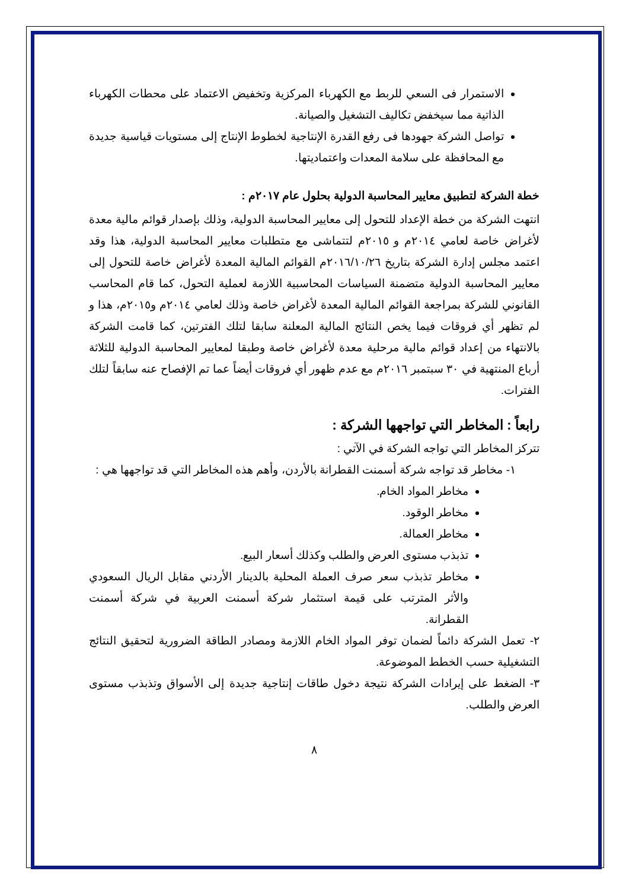الاستمرار فى السعي للربط مع الكهرباء المركزية وتخفيض الاعتماد على محطات الكهرباء الذاتية مما سيخفض تكاليف التشغيل والصيانة.
تواصل الشركة جهودها فى رفع القدرة الإنتاجية لخطوط الإنتاج إلى مستويات قياسية جديدة مع المحافظة على سلامة المعدات واعتماديتها.
خطة الشركة لتطبيق معايير المحاسبة الدولية بحلول عام ٢٠١٧م :
انتهت الشركة من خطة الإعداد للتحول إلى معايير المحاسبة الدولية، وذلك بإصدار قوائم مالية معدة لأغراض خاصة لعامي ٢٠١٤م و ٢٠١٥م لتتماشى مع متطلبات معايير المحاسبة الدولية، هذا وقد اعتمد مجلس إدارة الشركة بتاريخ ٢٠١٦/١٠/٢٦م القوائم المالية المعدة لأغراض خاصة للتحول إلى معايير المحاسبة الدولية متضمنة السياسات المحاسبية اللازمة لعملية التحول، كما قام المحاسب القانوني للشركة بمراجعة القوائم المالية المعدة لأغراض خاصة وذلك لعامي ٢٠١٤م و٢٠١٥م، هذا و لم تظهر أي فروقات فيما يخص النتائج المالية المعلنة سابقا لتلك الفترتين، كما قامت الشركة بالانتهاء من إعداد قوائم مالية مرحلية معدة لأغراض خاصة وطبقا لمعايير المحاسبة الدولية للثلاثة أرباع المنتهية في ٣٠ سبتمبر ٢٠١٦م مع عدم ظهور أي فروقات أيضاً عما تم الإفصاح عنه سابقاً لتلك الفترات.
رابعاً : المخاطر التي تواجهها الشركة :
تتركز المخاطر التي تواجه الشركة في الآتي :
١- مخاطر قد تواجه شركة أسمنت القطرانة بالأردن، وأهم هذه المخاطر التي قد تواجهها هي :
مخاطر المواد الخام.
مخاطر الوقود.
مخاطر العمالة.
تذبذب مستوى العرض والطلب وكذلك أسعار البيع.
مخاطر تذبذب سعر صرف العملة المحلية بالدينار الأردني مقابل الريال السعودي والأثر المترتب على قيمة استثمار شركة أسمنت العربية في شركة أسمنت القطرانة.
٢- تعمل الشركة دائماً لضمان توفر المواد الخام اللازمة ومصادر الطاقة الضرورية لتحقيق النتائج التشغيلية حسب الخطط الموضوعة.
٣- الضغط على إيرادات الشركة نتيجة دخول طاقات إنتاجية جديدة إلى الأسواق وتذبذب مستوى العرض والطلب.
٨